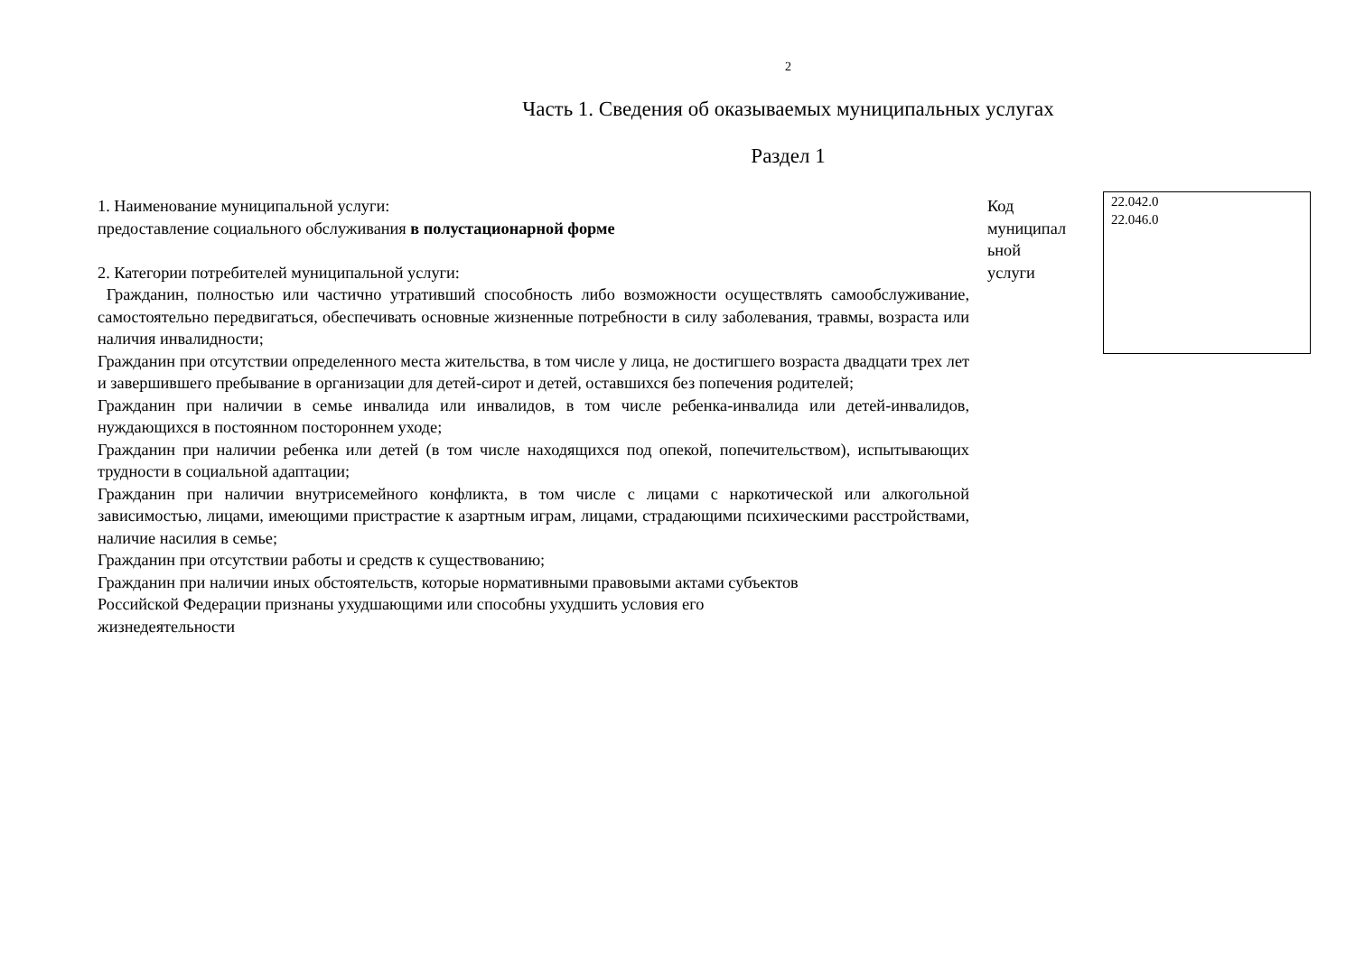2
Часть 1. Сведения об оказываемых муниципальных услугах
Раздел 1
1. Наименование муниципальной услуги:
предоставление социального обслуживания в полустационарной форме
2. Категории потребителей муниципальной услуги:
Гражданин, полностью или частично утративший способность либо возможности осуществлять самообслуживание, самостоятельно передвигаться, обеспечивать основные жизненные потребности в силу заболевания, травмы, возраста или наличия инвалидности;
Гражданин при отсутствии определенного места жительства, в том числе у лица, не достигшего возраста двадцати трех лет и завершившего пребывание в организации для детей-сирот и детей, оставшихся без попечения родителей;
Гражданин при наличии в семье инвалида или инвалидов, в том числе ребенка-инвалида или детей-инвалидов, нуждающихся в постоянном постороннем уходе;
Гражданин при наличии ребенка или детей (в том числе находящихся под опекой, попечительством), испытывающих трудности в социальной адаптации;
Гражданин при наличии внутрисемейного конфликта, в том числе с лицами с наркотической или алкогольной зависимостью, лицами, имеющими пристрастие к азартным играм, лицами, страдающими психическими расстройствами, наличие насилия в семье;
Гражданин при отсутствии работы и средств к существованию;
Гражданин при наличии иных обстоятельств, которые нормативными правовыми актами субъектов
Российской Федерации признаны ухудшающими или способны ухудшить условия его
жизнедеятельности
Код
муниципал
ьной
услуги
22.042.0
22.046.0